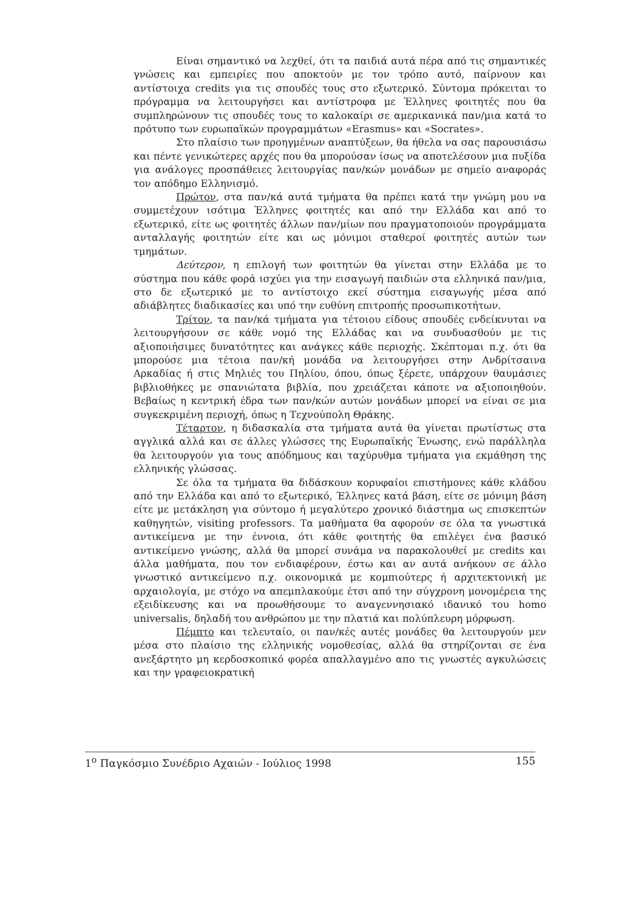Είναι σημαντικό να λεχθεί, ότι τα παιδιά αυτά πέρα από τις σημαντικές γνώσεις και εμπειρίες που αποκτούν με τον τρόπο αυτό, παίρνουν και αντίστοιχα credits για τις σπουδές τους στο εξωτερικό. Σύντομα πρόκειται το πρόγραμμα να λειτουργήσει και αντίστροφα με Έλληνες φοιτητές που θα συμπληρώνουν τις σπουδές τους το καλοκαίρι σε αμερικανικά παν/μια κατά το πρότυπο των ευρωπαϊκών προγραμμάτων «Erasmus» και «Socrates».
Στο πλαίσιο των προηγμένων αναπτύξεων, θα ήθελα να σας παρουσιάσω και πέντε γενικώτερες αρχές που θα μπορούσαν ίσως να αποτελέσουν μια πυξίδα για ανάλογες προσπάθειες λειτουργίας παν/κών μονάδων με σημείο αναφοράς τον απόδημο Ελληνισμό.
Πρώτον, στα παν/κά αυτά τμήματα θα πρέπει κατά την γνώμη μου να συμμετέχουν ισότιμα Έλληνες φοιτητές και από την Ελλάδα και από το εξωτερικό, είτε ως φοιτητές άλλων παν/μίων που πραγματοποιούν προγράμματα ανταλλαγής φοιτητών είτε και ως μόνιμοι σταθεροί φοιτητές αυτών των τμημάτων.
Δεύτερον, η επιλογή των φοιτητών θα γίνεται στην Ελλάδα με το σύστημα που κάθε φορά ισχύει για την εισαγωγή παιδιών στα ελληνικά παν/μια, στο δε εξωτερικό με το αντίστοιχο εκεί σύστημα εισαγωγής μέσα από αδιάβλητες διαδικασίες και υπό την ευθύνη επιτροπής προσωπικοτήτων.
Τρίτον, τα παν/κά τμήματα για τέτοιου είδους σπουδές ενδείκνυται να λειτουργήσουν σε κάθε νομό της Ελλάδας και να συνδυασθούν με τις αξιοποιήσιμες δυνατότητες και ανάγκες κάθε περιοχής. Σκέπτομαι π.χ. ότι θα μπορούσε μια τέτοια παν/κή μονάδα να λειτουργήσει στην Ανδρίτσαινα Αρκαδίας ή στις Μηλιές του Πηλίου, όπου, όπως ξέρετε, υπάρχουν θαυμάσιες βιβλιοθήκες με σπανιώτατα βιβλία, που χρειάζεται κάποτε να αξιοποιηθούν. Βεβαίως η κεντρική έδρα των παν/κών αυτών μονάδων μπορεί να είναι σε μια συγκεκριμένη περιοχή, όπως η Τεχνούπολη Θράκης.
Τέταρτον, η διδασκαλία στα τμήματα αυτά θα γίνεται πρωτίστως στα αγγλικά αλλά και σε άλλες γλώσσες της Ευρωπαϊκής Ένωσης, ενώ παράλληλα θα λειτουργούν για τους απόδημους και ταχύρυθμα τμήματα για εκμάθηση της ελληνικής γλώσσας.
Σε όλα τα τμήματα θα διδάσκουν κορυφαίοι επιστήμονες κάθε κλάδου από την Ελλάδα και από το εξωτερικό, Έλληνες κατά βάση, είτε σε μόνιμη βάση είτε με μετάκληση για σύντομο ή μεγαλύτερο χρονικό διάστημα ως επισκεπτών καθηγητών, visiting professors. Τα μαθήματα θα αφορούν σε όλα τα γνωστικά αντικείμενα με την έννοια, ότι κάθε φοιτητής θα επιλέγει ένα βασικό αντικείμενο γνώσης, αλλά θα μπορεί συνάμα να παρακολουθεί με credits και άλλα μαθήματα, που τον ενδιαφέρουν, έστω και αν αυτά ανήκουν σε άλλο γνωστικό αντικείμενο π.χ. οικονομικά με κομπιούτερς ή αρχιτεκτονική με αρχαιολογία, με στόχο να απεμπλακούμε έτσι από την σύγχρονη μονομέρεια της εξειδίκευσης και να προωθήσουμε το αναγεννησιακό ιδανικό του homo universalis, δηλαδή του ανθρώπου με την πλατιά και πολύπλευρη μόρφωση.
Πέμπτο και τελευταίο, οι παν/κές αυτές μονάδες θα λειτουργούν μεν μέσα στο πλαίσιο της ελληνικής νομοθεσίας, αλλά θα στηρίζονται σε ένα ανεξάρτητο μη κερδοσκοπικό φορέα απαλλαγμένο απο τις γνωστές αγκυλώσεις και την γραφειοκρατική
1<sup>ο</sup> Παγκόσμιο Συνέδριο Αχαιών - Ιούλιος 1998 155